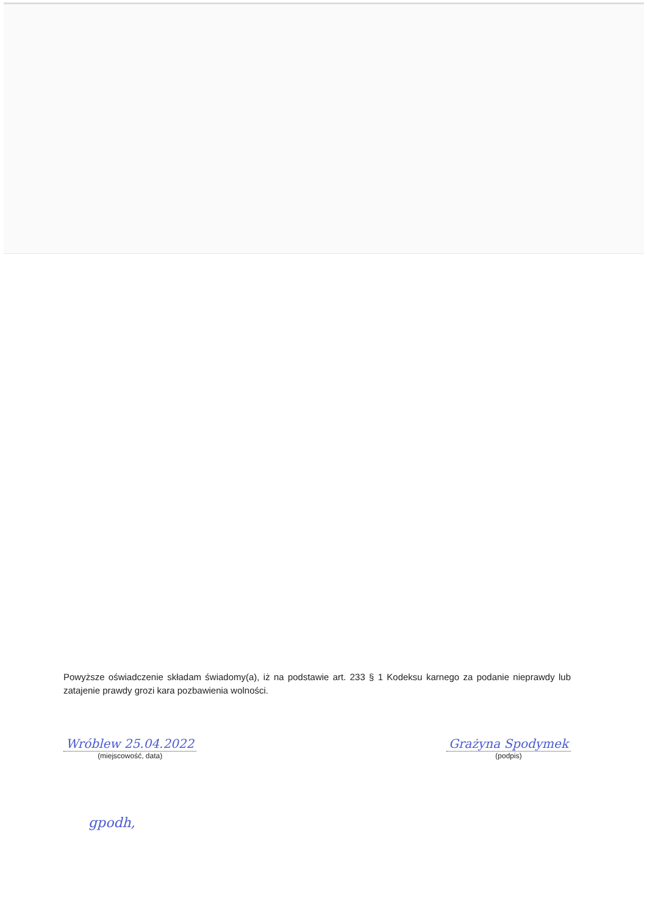Powyższe oświadczenie składam świadomy(a), iż na podstawie art. 233 § 1 Kodeksu karnego za podanie nieprawdy lub zatajenie prawdy grozi kara pozbawienia wolności.
Wróblew 25.04.2022
(miejscowość, data)
Grażyna Spodymek
(podpis)
gpodh,